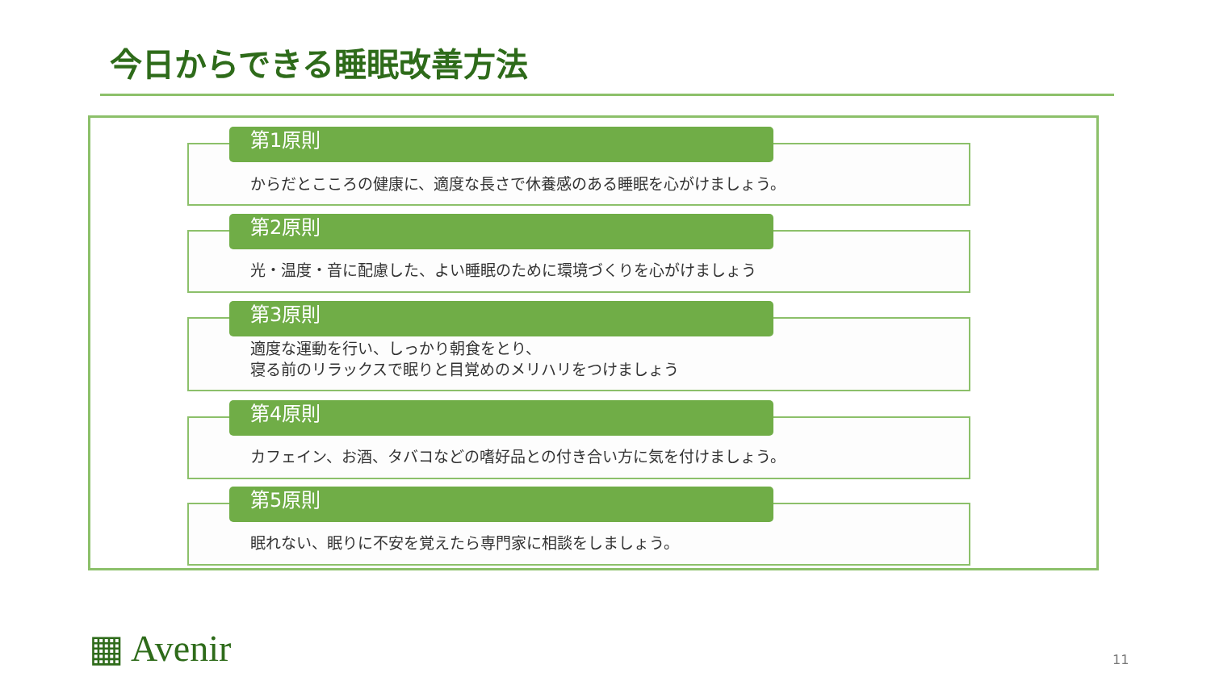今日からできる睡眠改善方法
第1原則
からだとこころの健康に、適度な長さで休養感のある睡眠を心がけましょう。
第2原則
光・温度・音に配慮した、よい睡眠のために環境づくりを心がけましょう
第3原則
適度な運動を行い、しっかり朝食をとり、
寝る前のリラックスで眠りと目覚めのメリハリをつけましょう
第4原則
カフェイン、お酒、タバコなどの嗜好品との付き合い方に気を付けましょう。
第5原則
眠れない、眠りに不安を覚えたら専門家に相談をしましょう。
▦ Avenir 11